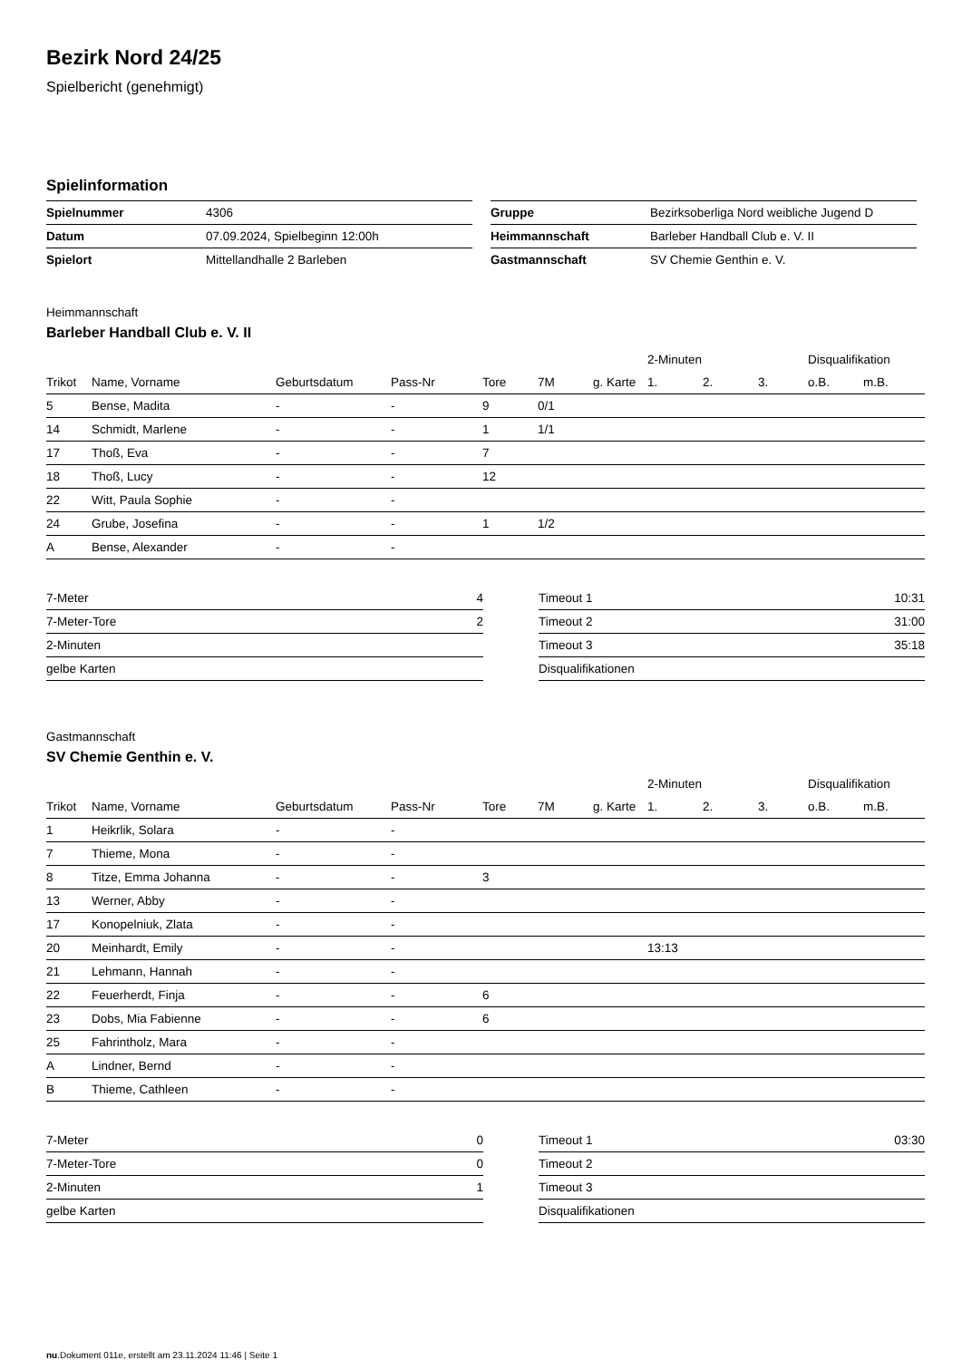Bezirk Nord 24/25
Spielbericht (genehmigt)
Spielinformation
| Spielnummer | 4306 |
| Datum | 07.09.2024, Spielbeginn 12:00h |
| Spielort | Mittellandhalle 2 Barleben |
| Gruppe | Bezirksoberliga Nord weibliche Jugend D |
| Heimmannschaft | Barleber Handball Club e. V. II |
| Gastmannschaft | SV Chemie Genthin e. V. |
Heimmannschaft
Barleber Handball Club e. V. II
| | | | | | | | 2-Minuten | | | Disqualifikation | |
| --- | --- | --- | --- | --- | --- | --- | --- | --- | --- | --- | --- |
| Trikot | Name, Vorname | Geburtsdatum | Pass-Nr | Tore | 7M | g. Karte | 1. | 2. | 3. | o.B. | m.B. |
| 5 | Bense, Madita | - | - | 9 | 0/1 | | | | | | |
| 14 | Schmidt, Marlene | - | - | 1 | 1/1 | | | | | | |
| 17 | Thoß, Eva | - | - | 7 | | | | | | | |
| 18 | Thoß, Lucy | - | - | 12 | | | | | | | |
| 22 | Witt, Paula Sophie | - | - | | | | | | | | |
| 24 | Grube, Josefina | - | - | 1 | 1/2 | | | | | | |
| A | Bense, Alexander | - | - | | | | | | | | |
| 7-Meter | 4 |
| 7-Meter-Tore | 2 |
| 2-Minuten | |
| gelbe Karten | |
| Timeout 1 | 10:31 |
| Timeout 2 | 31:00 |
| Timeout 3 | 35:18 |
| Disqualifikationen | |
Gastmannschaft
SV Chemie Genthin e. V.
| | | | | | | | 2-Minuten | | | Disqualifikation | |
| --- | --- | --- | --- | --- | --- | --- | --- | --- | --- | --- | --- |
| Trikot | Name, Vorname | Geburtsdatum | Pass-Nr | Tore | 7M | g. Karte | 1. | 2. | 3. | o.B. | m.B. |
| 1 | Heikrlik, Solara | - | - | | | | | | | | |
| 7 | Thieme, Mona | - | - | | | | | | | | |
| 8 | Titze, Emma Johanna | - | - | 3 | | | | | | | |
| 13 | Werner, Abby | - | - | | | | | | | | |
| 17 | Konopelniuk, Zlata | - | - | | | | | | | | |
| 20 | Meinhardt, Emily | - | - | | | | 13:13 | | | | |
| 21 | Lehmann, Hannah | - | - | | | | | | | | |
| 22 | Feuerherdt, Finja | - | - | 6 | | | | | | | |
| 23 | Dobs, Mia Fabienne | - | - | 6 | | | | | | | |
| 25 | Fahrintholz, Mara | - | - | | | | | | | | |
| A | Lindner, Bernd | - | - | | | | | | | | |
| B | Thieme, Cathleen | - | - | | | | | | | | |
| 7-Meter | 0 |
| 7-Meter-Tore | 0 |
| 2-Minuten | 1 |
| gelbe Karten | |
| Timeout 1 | 03:30 |
| Timeout 2 | |
| Timeout 3 | |
| Disqualifikationen | |
nu.Dokument 011e, erstellt am 23.11.2024 11:46 | Seite 1